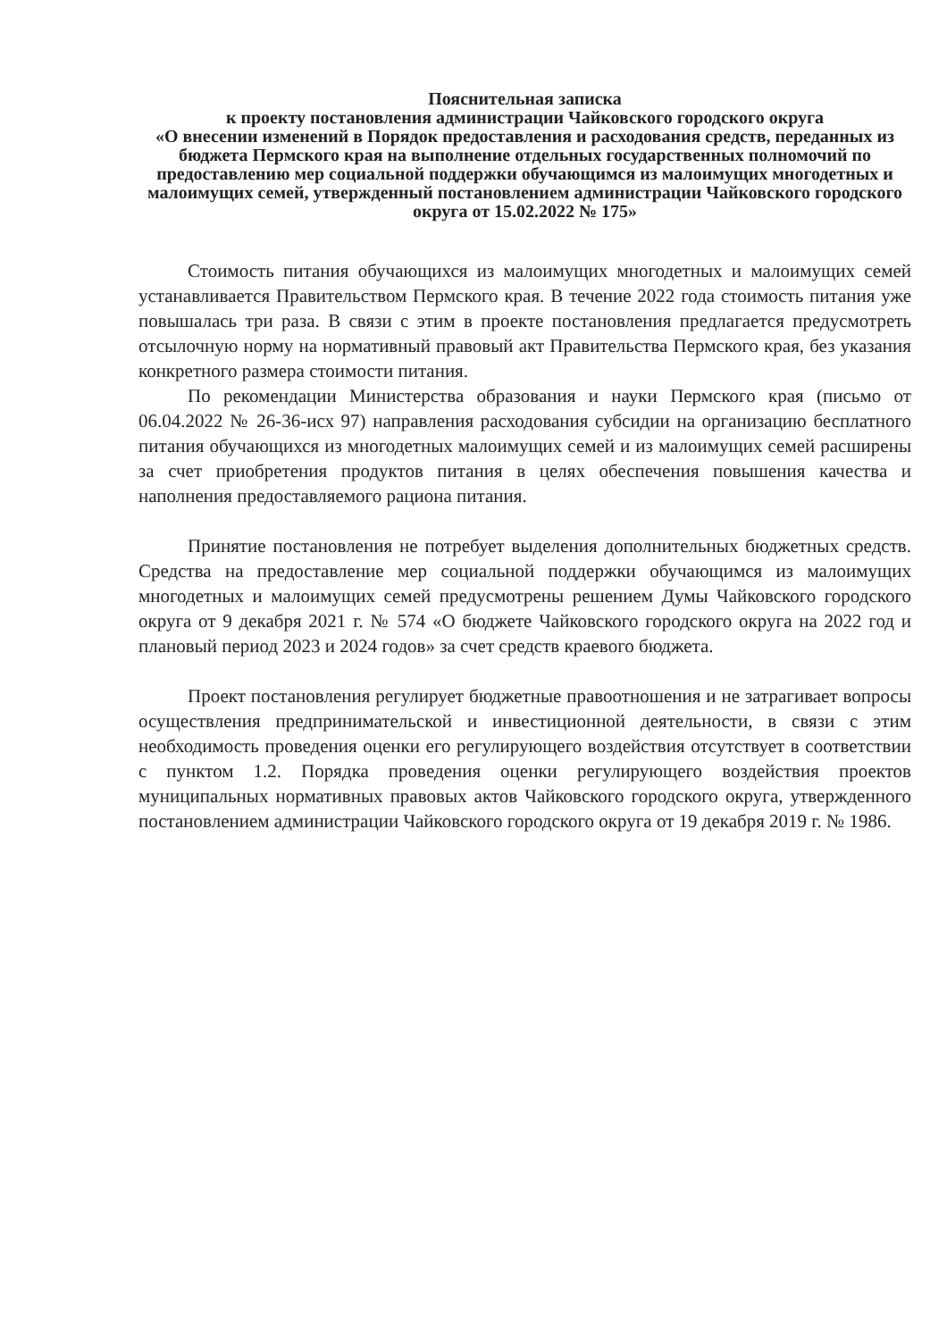Пояснительная записка
к проекту постановления администрации Чайковского городского округа
«О внесении изменений в Порядок предоставления и расходования средств, переданных из бюджета Пермского края на выполнение отдельных государственных полномочий по предоставлению мер социальной поддержки обучающимся из малоимущих многодетных и малоимущих семей, утвержденный постановлением администрации Чайковского городского округа от 15.02.2022 № 175»
Стоимость питания обучающихся из малоимущих многодетных и малоимущих семей устанавливается Правительством Пермского края. В течение 2022 года стоимость питания уже повышалась три раза. В связи с этим в проекте постановления предлагается предусмотреть отсылочную норму на нормативный правовый акт Правительства Пермского края, без указания конкретного размера стоимости питания.
По рекомендации Министерства образования и науки Пермского края (письмо от 06.04.2022 № 26-36-исх 97) направления расходования субсидии на организацию бесплатного питания обучающихся из многодетных малоимущих семей и из малоимущих семей расширены за счет приобретения продуктов питания в целях обеспечения повышения качества и наполнения предоставляемого рациона питания.
Принятие постановления не потребует выделения дополнительных бюджетных средств. Средства на предоставление мер социальной поддержки обучающимся из малоимущих многодетных и малоимущих семей предусмотрены решением Думы Чайковского городского округа от 9 декабря 2021 г. № 574 «О бюджете Чайковского городского округа на 2022 год и плановый период 2023 и 2024 годов» за счет средств краевого бюджета.
Проект постановления регулирует бюджетные правоотношения и не затрагивает вопросы осуществления предпринимательской и инвестиционной деятельности, в связи с этим необходимость проведения оценки его регулирующего воздействия отсутствует в соответствии с пунктом 1.2. Порядка проведения оценки регулирующего воздействия проектов муниципальных нормативных правовых актов Чайковского городского округа, утвержденного постановлением администрации Чайковского городского округа от 19 декабря 2019 г. № 1986.